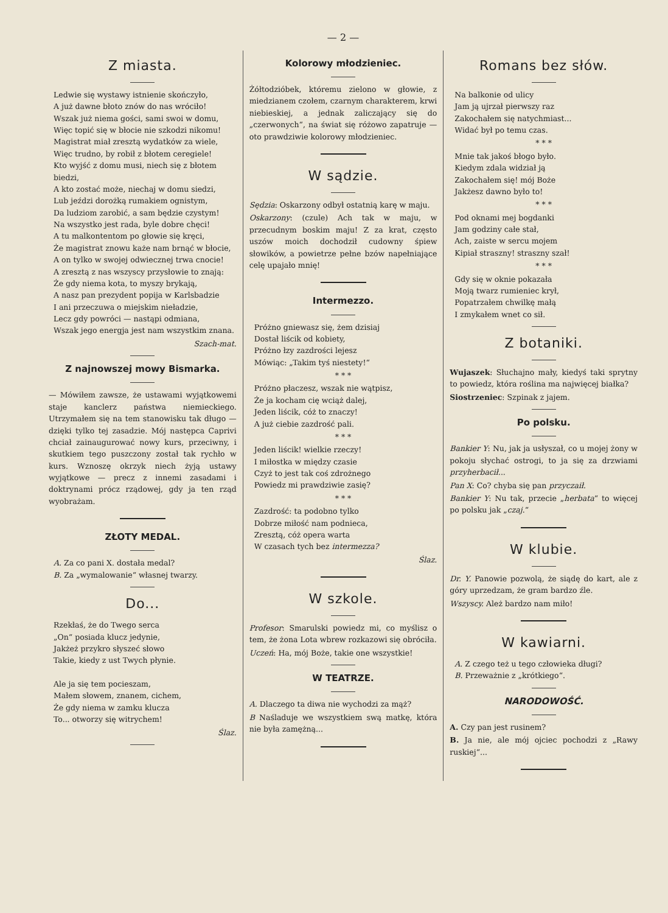— 2 —
Z miasta.
Ledwie się wystawy istnienie skończyło,
A już dawne błoto znów do nas wróciło!
Wszak już niema gości, sami swoi w domu,
Więc topić się w błocie nie szkodzi nikomu!
Magistrat miał zresztą wydatków za wiele,
Więc trudno, by robił z błotem ceregiele!
Kto wyjść z domu musi, niech się z błotem biedzi,
A kto zostać może, niechaj w domu siedzi,
Lub jeździ dorożką rumakiem ognistym,
Da ludziom zarobić, a sam będzie czystym!
Na wszystko jest rada, byle dobre chęci!
A tu malkontentom po głowie się kręci,
Że magistrat znowu każe nam brnąć w błocie,
A on tylko w swojej odwiecznej trwa cnocie!
A zresztą z nas wszyscy przysłowie to znają:
Że gdy niema kota, to myszy brykają,
A nasz pan prezydent popija w Karlsbadzie
I ani przeczuwa o miejskim nieładzie,
Lecz gdy powróci — nastąpi odmiana,
Wszak jego energja jest nam wszystkim znana.
Szach-mat.
Z najnowszej mowy Bismarka.
— Mówiłem zawsze, że ustawami wyjątkowemi staje kanclerz państwa niemieckiego. Utrzymałem się na tem stanowisku tak długo — dzięki tylko tej zasadzie. Mój następca Caprivi chciał zainaugurować nowy kurs, przeciwny, i skutkiem tego puszczony został tak rychło w kurs. Wznoszę okrzyk niech żyją ustawy wyjątkowe — precz z innemi zasadami i doktrynami prócz rządowej, gdy ja ten rząd wyobrażam.
ZŁOTY MEDAL.
A. Za co pani X. dostała medal?
B. Za „wymalowanie“ własnej twarzy.
Do...
Rzekłaś, że do Twego serca
„On“ posiada klucz jedynie,
Jakżeż przykro słyszeć słowo
Takie, kiedy z ust Twych płynie.
Ale ja się tem pocieszam,
Małem słowem, znanem, cichem,
Że gdy niema w zamku klucza
To... otworzy się witrychem!
Ślaz.
Kolorowy młodzieniec.
Żółtodzióbek, któremu zielono w głowie, z miedzianem czołem, czarnym charakterem, krwi niebieskiej, a jednak zaliczający się do „czerwonych“, na świat się różowo zapatruje — oto prawdziwie kolorowy młodzieniec.
W sądzie.
Sędzia: Oskarzony odbył ostatnią karę w maju.
Oskarzony: (czule) Ach tak w maju, w przecudnym boskim maju! Z za krat, często uszów moich dochodził cudowny śpiew słowików, a powietrze pełne bzów napełniające celę upajało mnię!
Intermezzo.
Próżno gniewasz się, żem dzisiaj
Dostał liścik od kobiety,
Próżno łzy zazdrości lejesz
Mówiąc: „Takim tyś niestety!“
* * *
Próżno płaczesz, wszak nie wątpisz,
Że ja kocham cię wciąż dalej,
Jeden liścik, cóż to znaczy!
A już ciebie zazdrość pali.
* * *
Jeden liścik! wielkie rzeczy!
I miłostka w między czasie
Czyż to jest tak coś zdrożnego
Powiedz mi prawdziwie zasię?
* * *
Zazdrość: ta podobno tylko
Dobrze miłość nam podnieca,
Zresztą, cóż opera warta
W czasach tych bez intermezza?
Ślaz.
W szkole.
Profesor: Smarulski powiedz mi, co myślisz o tem, że żona Lota wbrew rozkazowi się obróciła.
Uczeń: Ha, mój Boże, takie one wszystkie!
W TEATRZE.
A. Dlaczego ta diwa nie wychodzi za mąż?
B Naśladuje we wszystkiem swą matkę, która nie była zamężną...
Romans bez słów.
Na balkonie od ulicy
Jam ją ujrzał pierwszy raz
Zakochałem się natychmiast...
Widać był po temu czas.
* * *
Mnie tak jakoś błogo było.
Kiedym zdala widział ją
Zakochałem się! mój Boże
Jakżesz dawno było to!
* * *
Pod oknami mej bogdanki
Jam godziny całe stał,
Ach, zaiste w sercu mojem
Kipiał straszny! straszny szał!
* * *
Gdy się w oknie pokazała
Moją twarz rumieniec krył,
Popatrzałem chwilkę małą
I zmykałem wnet co sił.
Z botaniki.
Wujaszek: Słuchajno mały, kiedyś taki sprytny to powiedz, która roślina ma najwięcej białka?
Siostrzeniec: Szpinak z jajem.
Po polsku.
Bankier Y: Nu, jak ja usłyszał, co u mojej żony w pokoju słychać ostrogi, to ja się za drzwiami przyherbacił...
Pan X: Co? chyba się pan przyczaił.
Bankier Y: Nu tak, przecie „herbata“ to więcej po polsku jak „czaj.“
W klubie.
Dr. Y. Panowie pozwolą, że siądę do kart, ale z góry uprzedzam, że gram bardzo źle.
Wszyscy. Ależ bardzo nam miło!
W kawiarni.
A. Z czego też u tego człowieka długi?
B. Przeważnie z „krótkiego“.
NARODOWOŚĆ.
A. Czy pan jest rusinem?
B. Ja nie, ale mój ojciec pochodzi z „Rawy ruskiej“...